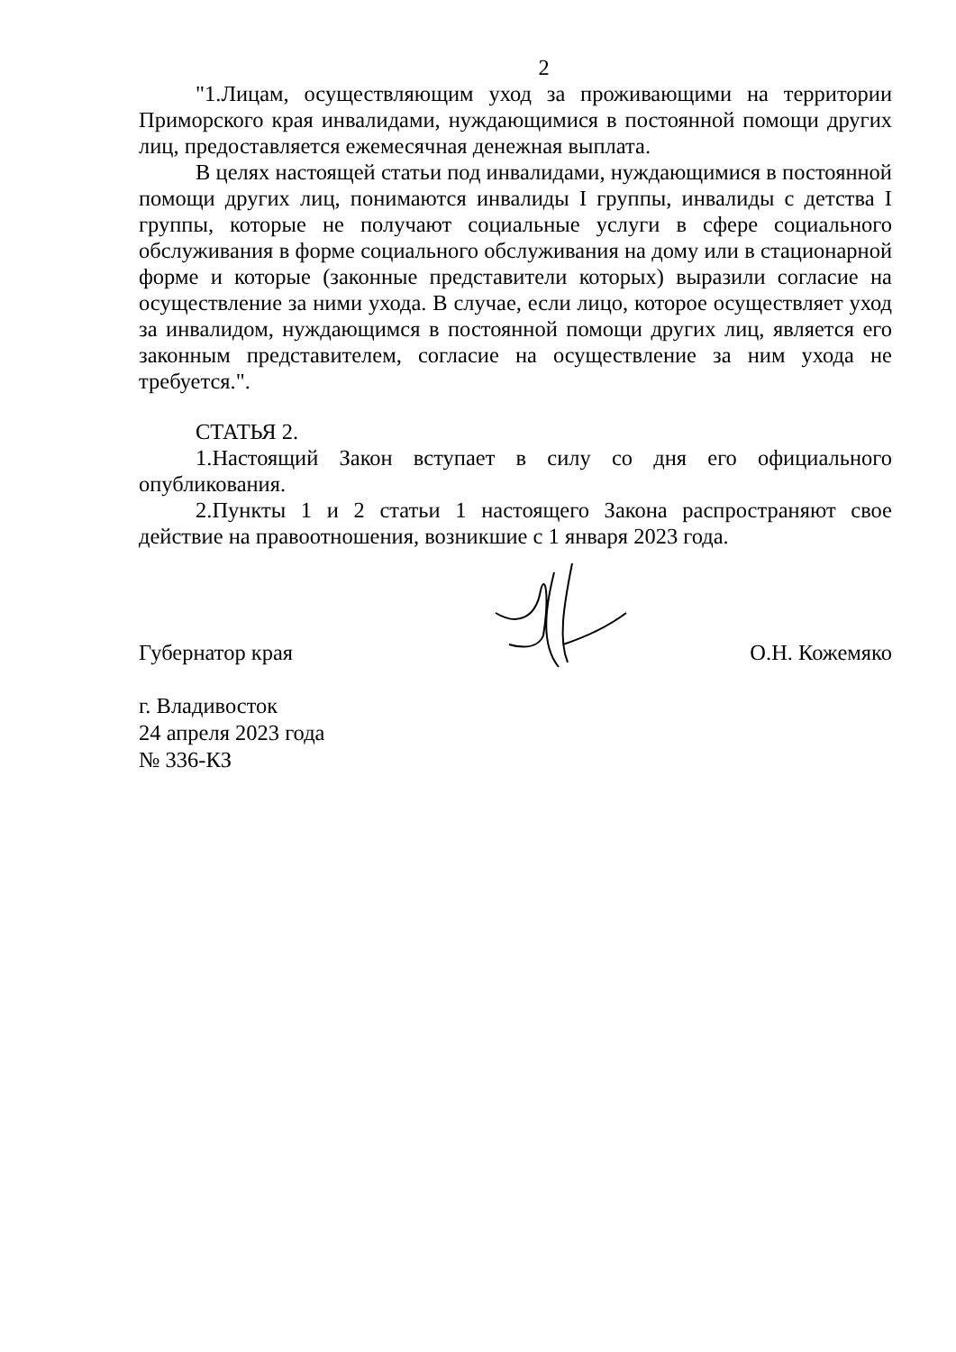2
"1.Лицам, осуществляющим уход за проживающими на территории Приморского края инвалидами, нуждающимися в постоянной помощи других лиц, предоставляется ежемесячная денежная выплата.
В целях настоящей статьи под инвалидами, нуждающимися в постоянной помощи других лиц, понимаются инвалиды I группы, инвалиды с детства I группы, которые не получают социальные услуги в сфере социального обслуживания в форме социального обслуживания на дому или в стационарной форме и которые (законные представители которых) выразили согласие на осуществление за ними ухода. В случае, если лицо, которое осуществляет уход за инвалидом, нуждающимся в постоянной помощи других лиц, является его законным представителем, согласие на осуществление за ним ухода не требуется.".
СТАТЬЯ 2.
1.Настоящий Закон вступает в силу со дня его официального опубликования.
2.Пункты 1 и 2 статьи 1 настоящего Закона распространяют свое действие на правоотношения, возникшие с 1 января 2023 года.
Губернатор края О.Н. Кожемяко
г. Владивосток
24 апреля 2023 года
№ 336-КЗ